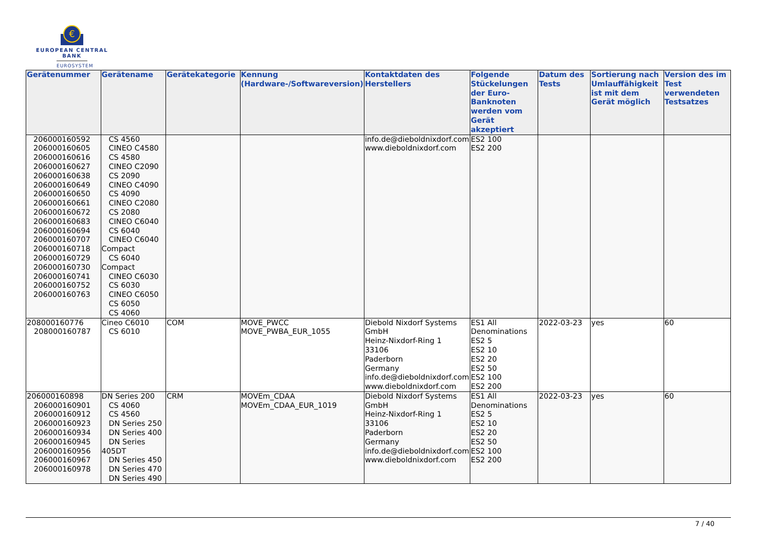€
EUROPEAN CENTRAL BANK
EUROSYSTEM
| Gerätenummer | Gerätename | Gerätekategorie | Kennung (Hardware-/Softwareversion) | Kontaktdaten des Herstellers | Folgende Stückelungen der Euro-Banknoten werden vom Gerät akzeptiert | Datum des Tests | Sortierung nach Umlauffähigkeit ist mit dem Gerät möglich | Version des im Test verwendeten Testsatzes |
| --- | --- | --- | --- | --- | --- | --- | --- | --- |
| 206000160592 206000160605 206000160616 206000160627 206000160638 206000160649 206000160650 206000160661 206000160672 206000160683 206000160694 206000160707 206000160718 206000160729 206000160730 206000160741 206000160752 206000160763 | CS 4560 CINEO C4580 CS 4580 CINEO C2090 CS 2090 CINEO C4090 CS 4090 CINEO C2080 CS 2080 CINEO C6040 CS 6040 CINEO C6040 Compact CS 6040 Compact CINEO C6030 CS 6030 CINEO C6050 CS 6050 CS 4060 | | | info.de@dieboldnixdorf.com www.dieboldnixdorf.com | ES2 100 ES2 200 | | | |
| 208000160776 208000160787 | Cineo C6010 CS 6010 | COM | MOVE_PWCC MOVE_PWBA_EUR_1055 | Diebold Nixdorf Systems GmbH Heinz-Nixdorf-Ring 1 33106 Paderborn Germany info.de@dieboldnixdorf.com www.dieboldnixdorf.com | ES1 All Denominations ES2 5 ES2 10 ES2 20 ES2 50 ES2 100 ES2 200 | 2022-03-23 | yes | 60 |
| 206000160898 206000160901 206000160912 206000160923 206000160934 206000160945 206000160956 206000160967 206000160978 | DN Series 200 CS 4060 CS 4560 DN Series 250 DN Series 400 DN Series 405DT DN Series 450 DN Series 470 DN Series 490 | CRM | MOVEm_CDAA MOVEm_CDAA_EUR_1019 | Diebold Nixdorf Systems GmbH Heinz-Nixdorf-Ring 1 33106 Paderborn Germany info.de@dieboldnixdorf.com www.dieboldnixdorf.com | ES1 All Denominations ES2 5 ES2 10 ES2 20 ES2 50 ES2 100 ES2 200 | 2022-03-23 | yes | 60 |
7 / 40